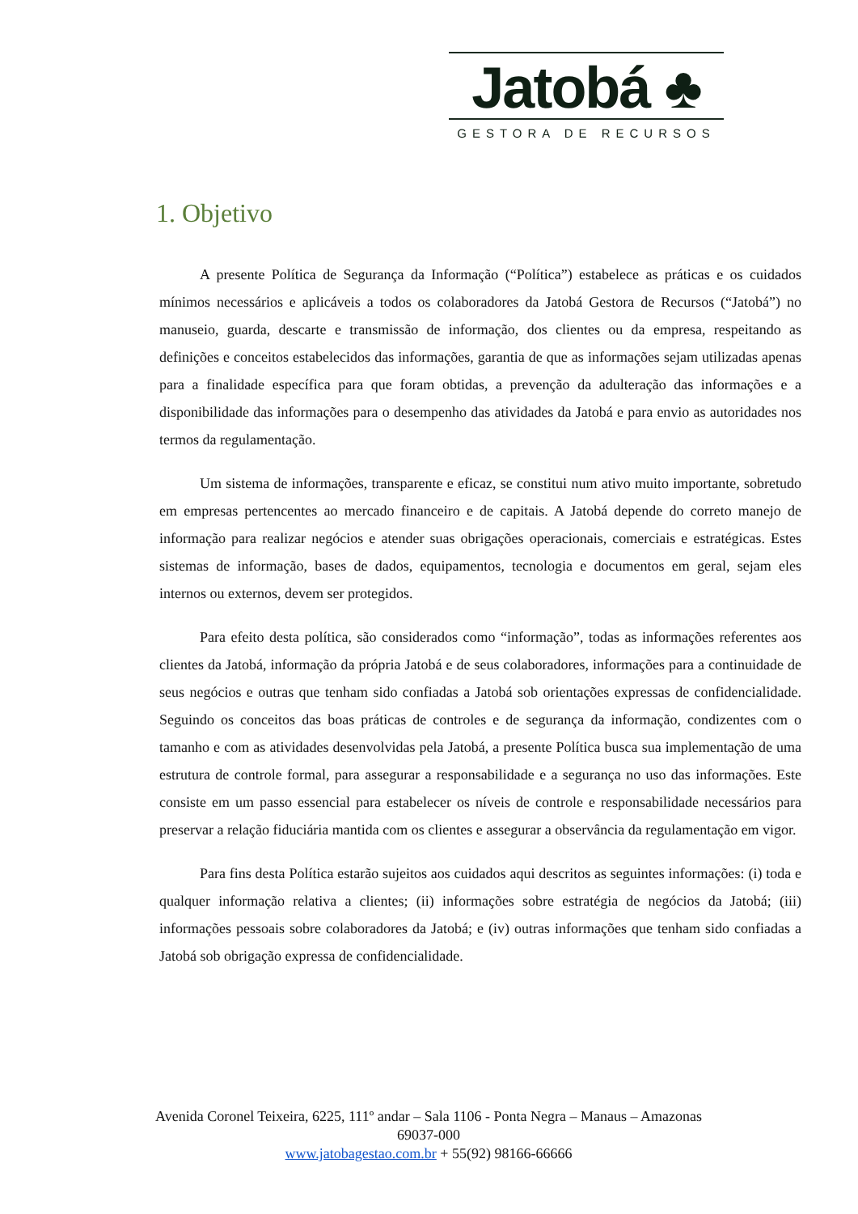Jatobá ♣
GESTORA DE RECURSOS
1. Objetivo
A presente Política de Segurança da Informação (“Política”) estabelece as práticas e os cuidados mínimos necessários e aplicáveis a todos os colaboradores da Jatobá Gestora de Recursos (“Jatobá”) no manuseio, guarda, descarte e transmissão de informação, dos clientes ou da empresa, respeitando as definições e conceitos estabelecidos das informações, garantia de que as informações sejam utilizadas apenas para a finalidade específica para que foram obtidas, a prevenção da adulteração das informações e a disponibilidade das informações para o desempenho das atividades da Jatobá e para envio as autoridades nos termos da regulamentação.
Um sistema de informações, transparente e eficaz, se constitui num ativo muito importante, sobretudo em empresas pertencentes ao mercado financeiro e de capitais. A Jatobá depende do correto manejo de informação para realizar negócios e atender suas obrigações operacionais, comerciais e estratégicas. Estes sistemas de informação, bases de dados, equipamentos, tecnologia e documentos em geral, sejam eles internos ou externos, devem ser protegidos.
Para efeito desta política, são considerados como “informação”, todas as informações referentes aos clientes da Jatobá, informação da própria Jatobá e de seus colaboradores, informações para a continuidade de seus negócios e outras que tenham sido confiadas a Jatobá sob orientações expressas de confidencialidade. Seguindo os conceitos das boas práticas de controles e de segurança da informação, condizentes com o tamanho e com as atividades desenvolvidas pela Jatobá, a presente Política busca sua implementação de uma estrutura de controle formal, para assegurar a responsabilidade e a segurança no uso das informações. Este consiste em um passo essencial para estabelecer os níveis de controle e responsabilidade necessários para preservar a relação fiduciária mantida com os clientes e assegurar a observância da regulamentação em vigor.
Para fins desta Política estarão sujeitos aos cuidados aqui descritos as seguintes informações: (i) toda e qualquer informação relativa a clientes; (ii) informações sobre estratégia de negócios da Jatobá; (iii) informações pessoais sobre colaboradores da Jatobá; e (iv) outras informações que tenham sido confiadas a Jatobá sob obrigação expressa de confidencialidade.
Avenida Coronel Teixeira, 6225, 111º andar – Sala 1106 - Ponta Negra – Manaus – Amazonas 69037-000
www.jatobagestao.com.br + 55(92) 98166-66666